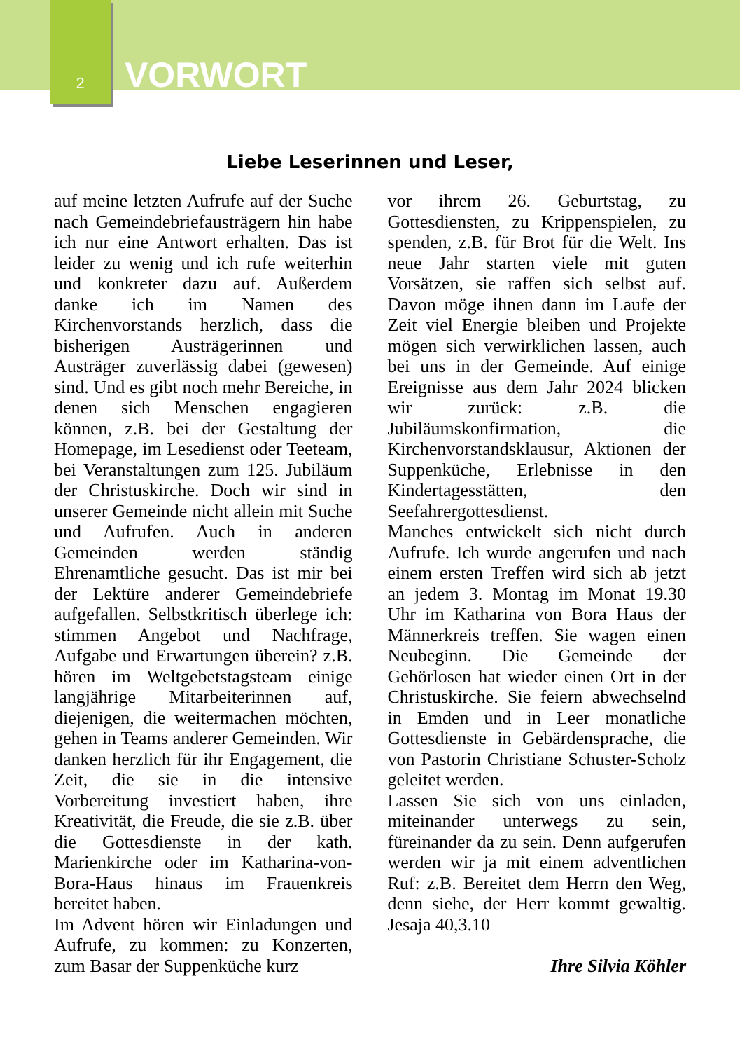2
VORWORT
Liebe Leserinnen und Leser,
auf meine letzten Aufrufe auf der Suche nach Gemeindebriefausträgern hin habe ich nur eine Antwort erhalten. Das ist leider zu wenig und ich rufe weiterhin und konkreter dazu auf. Außerdem danke ich im Namen des Kirchenvorstands herzlich, dass die bisherigen Austrägerinnen und Austräger zuverlässig dabei (gewesen) sind. Und es gibt noch mehr Bereiche, in denen sich Menschen engagieren können, z.B. bei der Gestaltung der Homepage, im Lesedienst oder Teeteam, bei Veranstaltungen zum 125. Jubiläum der Christuskirche. Doch wir sind in unserer Gemeinde nicht allein mit Suche und Aufrufen. Auch in anderen Gemeinden werden ständig Ehrenamtliche gesucht. Das ist mir bei der Lektüre anderer Gemeindebriefe aufgefallen. Selbstkritisch überlege ich: stimmen Angebot und Nachfrage, Aufgabe und Erwartungen überein? z.B. hören im Weltgebetstagsteam einige langjährige Mitarbeiterinnen auf, diejenigen, die weitermachen möchten, gehen in Teams anderer Gemeinden. Wir danken herzlich für ihr Engagement, die Zeit, die sie in die intensive Vorbereitung investiert haben, ihre Kreativität, die Freude, die sie z.B. über die Gottesdienste in der kath. Marienkirche oder im Katharina-von-Bora-Haus hinaus im Frauenkreis bereitet haben.
Im Advent hören wir Einladungen und Aufrufe, zu kommen: zu Konzerten, zum Basar der Suppenküche kurz
vor ihrem 26. Geburtstag, zu Gottesdiensten, zu Krippenspielen, zu spenden, z.B. für Brot für die Welt. Ins neue Jahr starten viele mit guten Vorsätzen, sie raffen sich selbst auf. Davon möge ihnen dann im Laufe der Zeit viel Energie bleiben und Projekte mögen sich verwirklichen lassen, auch bei uns in der Gemeinde. Auf einige Ereignisse aus dem Jahr 2024 blicken wir zurück: z.B. die Jubiläumskonfirmation, die Kirchenvorstandsklausur, Aktionen der Suppenküche, Erlebnisse in den Kindertagesstätten, den Seefahrergottesdienst.
Manches entwickelt sich nicht durch Aufrufe. Ich wurde angerufen und nach einem ersten Treffen wird sich ab jetzt an jedem 3. Montag im Monat 19.30 Uhr im Katharina von Bora Haus der Männerkreis treffen. Sie wagen einen Neubeginn. Die Gemeinde der Gehörlosen hat wieder einen Ort in der Christuskirche. Sie feiern abwechselnd in Emden und in Leer monatliche Gottesdienste in Gebärdensprache, die von Pastorin Christiane Schuster-Scholz geleitet werden.
Lassen Sie sich von uns einladen, miteinander unterwegs zu sein, füreinander da zu sein. Denn aufgerufen werden wir ja mit einem adventlichen Ruf: z.B. Bereitet dem Herrn den Weg, denn siehe, der Herr kommt gewaltig. Jesaja 40,3.10
Ihre Silvia Köhler